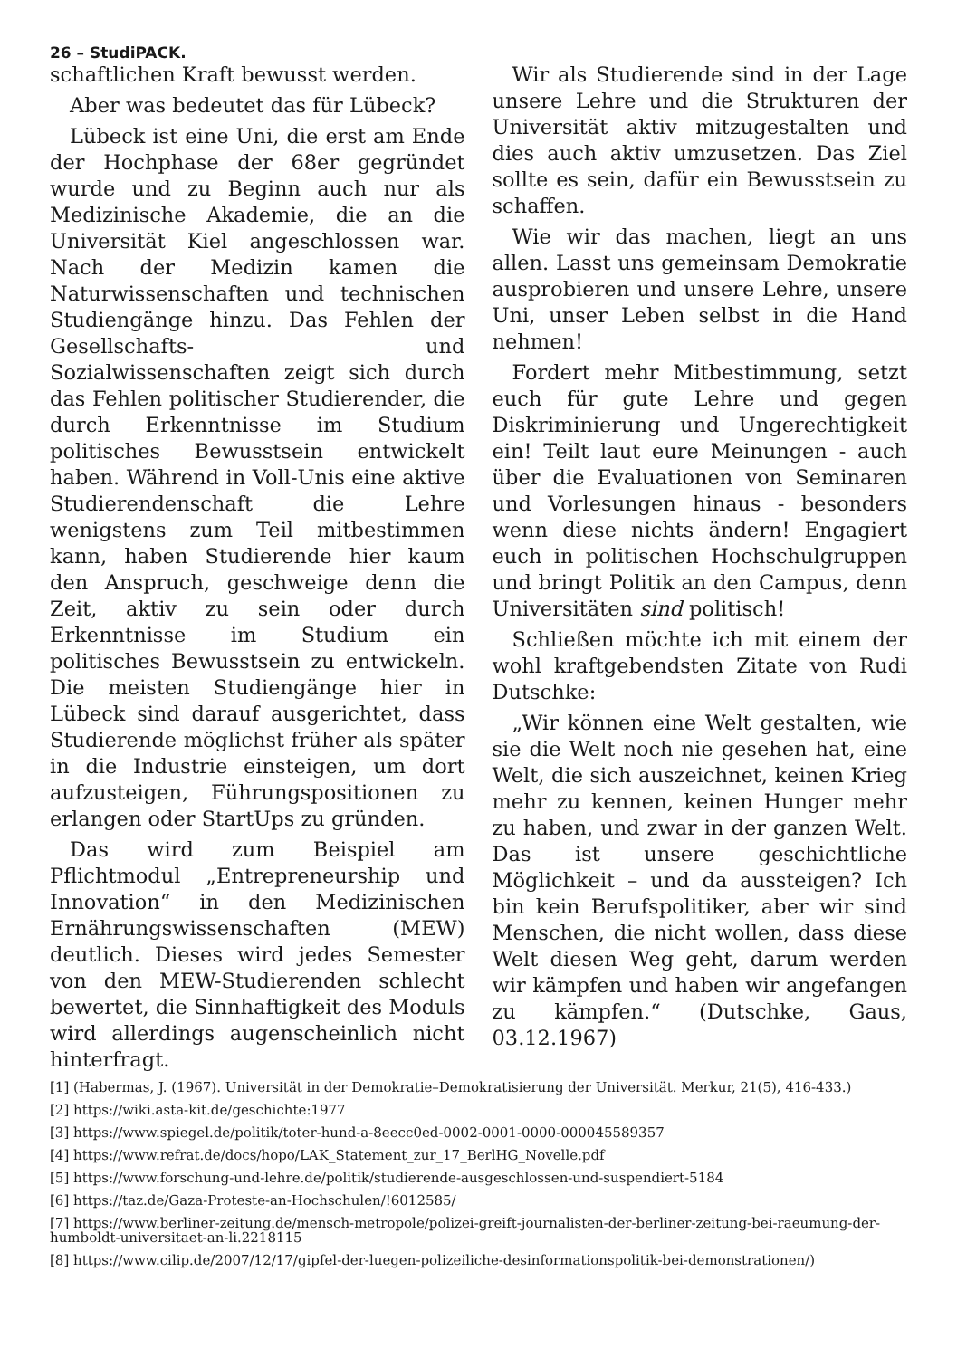26 – StudiPACK.
schaftlichen Kraft bewusst werden.
Aber was bedeutet das für Lübeck?
Lübeck ist eine Uni, die erst am Ende der Hochphase der 68er gegründet wurde und zu Beginn auch nur als Medizinische Akademie, die an die Universität Kiel angeschlossen war. Nach der Medizin kamen die Naturwissenschaften und technischen Studiengänge hinzu. Das Fehlen der Gesellschafts- und Sozialwissenschaften zeigt sich durch das Fehlen politischer Studierender, die durch Erkenntnisse im Studium politisches Bewusstsein entwickelt haben. Während in Voll-Unis eine aktive Studierendenschaft die Lehre wenigstens zum Teil mitbestimmen kann, haben Studierende hier kaum den Anspruch, geschweige denn die Zeit, aktiv zu sein oder durch Erkenntnisse im Studium ein politisches Bewusstsein zu entwickeln. Die meisten Studiengänge hier in Lübeck sind darauf ausgerichtet, dass Studierende möglichst früher als später in die Industrie einsteigen, um dort aufzusteigen, Führungspositionen zu erlangen oder StartUps zu gründen.
Das wird zum Beispiel am Pflichtmodul „Entrepreneurship und Innovation“ in den Medizinischen Ernährungswissenschaften (MEW) deutlich. Dieses wird jedes Semester von den MEW-Studierenden schlecht bewertet, die Sinnhaftigkeit des Moduls wird allerdings augenscheinlich nicht hinterfragt.
Wir als Studierende sind in der Lage unsere Lehre und die Strukturen der Universität aktiv mitzugestalten und dies auch aktiv umzusetzen. Das Ziel sollte es sein, dafür ein Bewusstsein zu schaffen.
Wie wir das machen, liegt an uns allen. Lasst uns gemeinsam Demokratie ausprobieren und unsere Lehre, unsere Uni, unser Leben selbst in die Hand nehmen!
Fordert mehr Mitbestimmung, setzt euch für gute Lehre und gegen Diskriminierung und Ungerechtigkeit ein! Teilt laut eure Meinungen - auch über die Evaluationen von Seminaren und Vorlesungen hinaus - besonders wenn diese nichts ändern! Engagiert euch in politischen Hochschulgruppen und bringt Politik an den Campus, denn Universitäten sind politisch!
Schließen möchte ich mit einem der wohl kraftgebendsten Zitate von Rudi Dutschke:
„Wir können eine Welt gestalten, wie sie die Welt noch nie gesehen hat, eine Welt, die sich auszeichnet, keinen Krieg mehr zu kennen, keinen Hunger mehr zu haben, und zwar in der ganzen Welt. Das ist unsere geschichtliche Möglichkeit – und da aussteigen? Ich bin kein Berufspolitiker, aber wir sind Menschen, die nicht wollen, dass diese Welt diesen Weg geht, darum werden wir kämpfen und haben wir angefangen zu kämpfen.“ (Dutschke, Gaus, 03.12.1967)
[1] (Habermas, J. (1967). Universität in der Demokratie–Demokratisierung der Universität. Merkur, 21(5), 416-433.)
[2] https://wiki.asta-kit.de/geschichte:1977
[3] https://www.spiegel.de/politik/toter-hund-a-8eecc0ed-0002-0001-0000-000045589357
[4] https://www.refrat.de/docs/hopo/LAK_Statement_zur_17_BerlHG_Novelle.pdf
[5] https://www.forschung-und-lehre.de/politik/studierende-ausgeschlossen-und-suspendiert-5184
[6] https://taz.de/Gaza-Proteste-an-Hochschulen/!6012585/
[7] https://www.berliner-zeitung.de/mensch-metropole/polizei-greift-journalisten-der-berliner-zeitung-bei-raeumung-der-humboldt-universitaet-an-li.2218115
[8] https://www.cilip.de/2007/12/17/gipfel-der-luegen-polizeiliche-desinformationspolitik-bei-demonstrationen/)